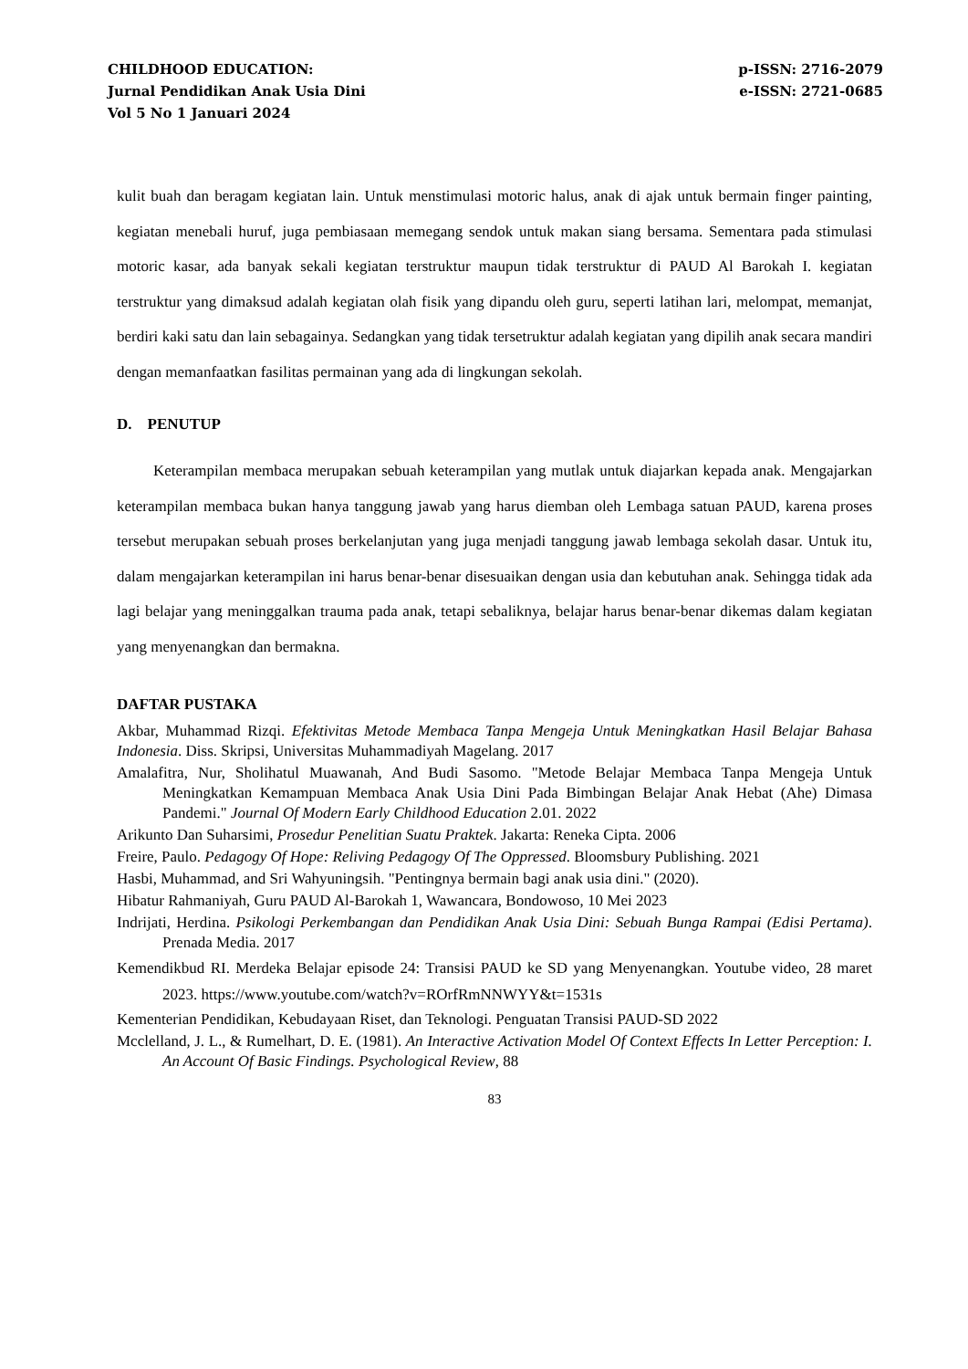CHILDHOOD EDUCATION:
Jurnal Pendidikan Anak Usia Dini
Vol 5 No 1 Januari 2024
p-ISSN: 2716-2079
e-ISSN: 2721-0685
kulit buah dan beragam kegiatan lain. Untuk menstimulasi motoric halus, anak di ajak untuk bermain finger painting, kegiatan menebali huruf, juga pembiasaan memegang sendok untuk makan siang bersama. Sementara pada stimulasi motoric kasar, ada banyak sekali kegiatan terstruktur maupun tidak terstruktur di PAUD Al Barokah I. kegiatan terstruktur yang dimaksud adalah kegiatan olah fisik yang dipandu oleh guru, seperti latihan lari, melompat, memanjat, berdiri kaki satu dan lain sebagainya. Sedangkan yang tidak tersetruktur adalah kegiatan yang dipilih anak secara mandiri dengan memanfaatkan fasilitas permainan yang ada di lingkungan sekolah.
D. PENUTUP
Keterampilan membaca merupakan sebuah keterampilan yang mutlak untuk diajarkan kepada anak. Mengajarkan keterampilan membaca bukan hanya tanggung jawab yang harus diemban oleh Lembaga satuan PAUD, karena proses tersebut merupakan sebuah proses berkelanjutan yang juga menjadi tanggung jawab lembaga sekolah dasar. Untuk itu, dalam mengajarkan keterampilan ini harus benar-benar disesuaikan dengan usia dan kebutuhan anak. Sehingga tidak ada lagi belajar yang meninggalkan trauma pada anak, tetapi sebaliknya, belajar harus benar-benar dikemas dalam kegiatan yang menyenangkan dan bermakna.
DAFTAR PUSTAKA
Akbar, Muhammad Rizqi. Efektivitas Metode Membaca Tanpa Mengeja Untuk Meningkatkan Hasil Belajar Bahasa Indonesia. Diss. Skripsi, Universitas Muhammadiyah Magelang. 2017
Amalafitra, Nur, Sholihatul Muawanah, And Budi Sasomo. "Metode Belajar Membaca Tanpa Mengeja Untuk Meningkatkan Kemampuan Membaca Anak Usia Dini Pada Bimbingan Belajar Anak Hebat (Ahe) Dimasa Pandemi." Journal Of Modern Early Childhood Education 2.01. 2022
Arikunto Dan Suharsimi, Prosedur Penelitian Suatu Praktek. Jakarta: Reneka Cipta. 2006
Freire, Paulo. Pedagogy Of Hope: Reliving Pedagogy Of The Oppressed. Bloomsbury Publishing. 2021
Hasbi, Muhammad, and Sri Wahyuningsih. "Pentingnya bermain bagi anak usia dini." (2020).
Hibatur Rahmaniyah, Guru PAUD Al-Barokah 1, Wawancara, Bondowoso, 10 Mei 2023
Indrijati, Herdina. Psikologi Perkembangan dan Pendidikan Anak Usia Dini: Sebuah Bunga Rampai (Edisi Pertama). Prenada Media. 2017
Kemendikbud RI. Merdeka Belajar episode 24: Transisi PAUD ke SD yang Menyenangkan. Youtube video, 28 maret 2023. https://www.youtube.com/watch?v=ROrfRmNNWYY&t=1531s
Kementerian Pendidikan, Kebudayaan Riset, dan Teknologi. Penguatan Transisi PAUD-SD 2022
Mcclelland, J. L., & Rumelhart, D. E. (1981). An Interactive Activation Model Of Context Effects In Letter Perception: I. An Account Of Basic Findings. Psychological Review, 88
83